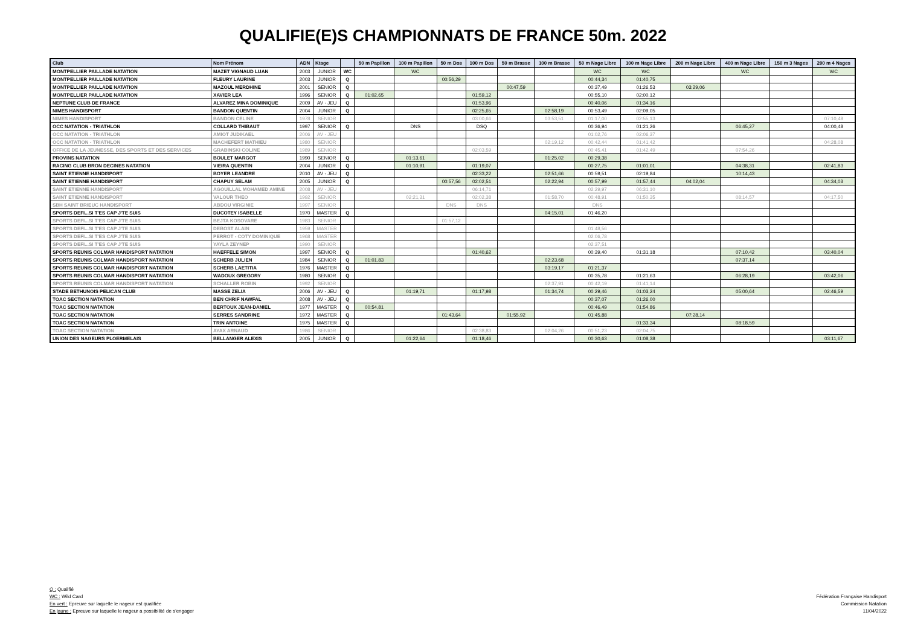QUALIFIE(E)S CHAMPIONNATS DE FRANCE 50m. 2022
| Club | Nom Prénom | ADN | Ktage | | 50 m Papillon | 100 m Papillon | 50 m Dos | 100 m Dos | 50 m Brasse | 100 m Brasse | 50 m Nage Libre | 100 m Nage Libre | 200 m Nage Libre | 400 m Nage Libre | 150 m 3 Nages | 200 m 4 Nages |
| --- | --- | --- | --- | --- | --- | --- | --- | --- | --- | --- | --- | --- | --- | --- | --- | --- |
| MONTPELLIER PAILLADE NATATION | MAZET VIGNAUD LUAN | 2003 | JUNIOR | WC | | WC | | | | | WC | WC | | WC | | WC |
| MONTPELLIER PAILLADE NATATION | FLEURY LAURINE | 2003 | JUNIOR | Q | | | 00:56,29 | | | | 00:44,34 | 01:40,75 | | | | |
| MONTPELLIER PAILLADE NATATION | MAZOUL MERDHINE | 2001 | SENIOR | Q | | | | | 00:47,59 | | 00:37,49 | 01:26,53 | 03:29,06 | | | |
| MONTPELLIER PAILLADE NATATION | XAVIER LEA | 1996 | SENIOR | Q | 01:02,65 | | | 01:59,12 | | | 00:55,10 | 02:00,12 | | | | |
| NEPTUNE CLUB DE FRANCE | ALVAREZ MINA DOMINIQUE | 2009 | AV - JEU | Q | | | | 01:53,96 | | | 00:40,06 | 01:34,16 | | | | |
| NIMES HANDISPORT | BANDON QUENTIN | 2004 | JUNIOR | Q | | | | 02:25,65 | | 02:58,19 | 00:53,49 | 02:09,05 | | | | |
| NIMES HANDISPORT | BANDON CELINE | 1978 | SENIOR | | | | | 03:00,66 | | 03:53,51 | 01:17,00 | 02:55,13 | | | | 07:10,48 |
| OCC NATATION - TRIATHLON | COLLARD THIBAUT | 1997 | SENIOR | Q | | DNS | | DSQ | | | 00:36,94 | 01:21,26 | | 06:45,27 | | 04:00,48 |
| OCC NATATION - TRIATHLON | AMIOT JUDIKAEL | 2006 | AV - JEU | | | | | | | | 01:02,76 | 02:06,37 | | | | |
| OCC NATATION - TRIATHLON | MACHEFERT MATHIEU | 1980 | SENIOR | | | | | | | 02:19,12 | 00:42,44 | 01:41,42 | | | | 04:28,08 |
| OFFICE DE LA JEUNESSE, DES SPORTS ET DES SERVICES | GRABINSKI COLINE | 1989 | SENIOR | | | | | 02:03,59 | | | 00:45,41 | 01:42,49 | | 07:54,26 | | |
| PROVINS NATATION | BOULET MARGOT | 1990 | SENIOR | Q | | 01:13,61 | | | | 01:25,02 | 00:29,38 | | | | | |
| RACING CLUB BRON DECINES NATATION | VIEIRA QUENTIN | 2004 | JUNIOR | Q | | 01:10,91 | | 01:19,07 | | | 00:27,75 | 01:01,01 | | 04:38,31 | | 02:41,83 |
| SAINT ETIENNE HANDISPORT | BOYER LEANDRE | 2010 | AV - JEU | Q | | | | 02:33,22 | | 02:51,66 | 00:59,51 | 02:19,84 | | 10:14,43 | | |
| SAINT ETIENNE HANDISPORT | CHAPUY SELAM | 2005 | JUNIOR | Q | | | 00:57,56 | 02:02,51 | | 02:22,94 | 00:57,99 | 01:57,44 | 04:02,04 | | | 04:34,03 |
| SAINT ETIENNE HANDISPORT | AGOUILLAL MOHAMED AMINE | 2008 | AV - JEU | | | | | 06:14,71 | | | 02:29,97 | 06:31,10 | | | | |
| SAINT ETIENNE HANDISPORT | VALOUR THEO | 1992 | SENIOR | | | 02:21,31 | | 02:02,38 | | 01:58,70 | 00:48,91 | 01:50,35 | | 08:14,57 | | 04:17,50 |
| SBH SAINT BRIEUC HANDISPORT | ABDOU VIRGINIE | 1997 | SENIOR | | | | DNS | DNS | | | DNS | | | | | |
| SPORTS DEFI...SI T'ES CAP J'TE SUIS | DUCOTEY ISABELLE | 1970 | MASTER | Q | | | | | | 04:15,01 | 01:46,20 | | | | | |
| SPORTS DEFI...SI T'ES CAP J'TE SUIS | BEJTA KOSOVARE | 1983 | SENIOR | | | | 01:57,12 | | | | | | | | | |
| SPORTS DEFI...SI T'ES CAP J'TE SUIS | DEBOST ALAIN | 1959 | MASTER | | | | | | | | 01:48,56 | | | | | |
| SPORTS DEFI...SI T'ES CAP J'TE SUIS | PERROT - COTY DOMINIQUE | 1968 | MASTER | | | | | | | | 02:06,78 | | | | | |
| SPORTS DEFI...SI T'ES CAP J'TE SUIS | YAYLA ZEYNEP | 1990 | SENIOR | | | | | | | | 02:37,51 | | | | | |
| SPORTS REUNIS COLMAR HANDISPORT NATATION | HAEFFELE SIMON | 1997 | SENIOR | Q | | | | 01:40,62 | | | 00:39,40 | 01:31,18 | | 07:10,42 | | 03:40,04 |
| SPORTS REUNIS COLMAR HANDISPORT NATATION | SCHERB JULIEN | 1984 | SENIOR | Q | 01:01,83 | | | | | 02:23,68 | | | | 07:37,14 | | |
| SPORTS REUNIS COLMAR HANDISPORT NATATION | SCHERB LAETITIA | 1976 | MASTER | Q | | | | | | 03:19,17 | 01:21,37 | | | | | |
| SPORTS REUNIS COLMAR HANDISPORT NATATION | WADOUX GREGORY | 1980 | SENIOR | Q | | | | | | | 00:35,78 | 01:21,63 | | 06:28,19 | | 03:42,06 |
| SPORTS REUNIS COLMAR HANDISPORT NATATION | SCHALLER ROBIN | 1992 | SENIOR | | | | | | | 02:37,91 | 00:42,19 | 01:41,14 | | | | |
| STADE BETHUNOIS PELICAN CLUB | MASSE ZELIA | 2006 | AV - JEU | Q | | 01:19,71 | | 01:17,98 | | 01:34,74 | 00:29,46 | 01:03,24 | | 05:00,64 | | 02:46,59 |
| TOAC SECTION NATATION | BEN CHRIF NAWFAL | 2008 | AV - JEU | Q | | | | | | | 00:37,07 | 01:26,00 | | | | |
| TOAC SECTION NATATION | BERTOUX JEAN-DANIEL | 1977 | MASTER | Q | 00:54,81 | | | | | | 00:46,49 | 01:54,86 | | | | |
| TOAC SECTION NATATION | SERRES SANDRINE | 1972 | MASTER | Q | | | 01:43,64 | | 01:55,92 | | 01:45,88 | | 07:28,14 | | | |
| TOAC SECTION NATATION | TRIN ANTOINE | 1975 | MASTER | Q | | | | | | | | 01:33,34 | | 08:18,59 | | |
| TOAC SECTION NATATION | AYAX ARNAUD | 1986 | SENIOR | | | | | 02:38,83 | | 02:04,26 | 00:51,23 | 02:04,75 | | | | |
| UNION DES NAGEURS PLOERMELAIS | BELLANGER ALEXIS | 2005 | JUNIOR | Q | | 01:22,64 | | 01:18,46 | | | 00:30,63 | 01:08,38 | | | | 03:11,67 |
Q : Qualifié
WC : Wild Card
En vert : Epreuve sur laquelle le nageur est qualifiée
En jaune : Epreuve sur laquelle le nageur a possibilité de s'engager
Fédération Française Handisport
Commission Natation
11/04/2022